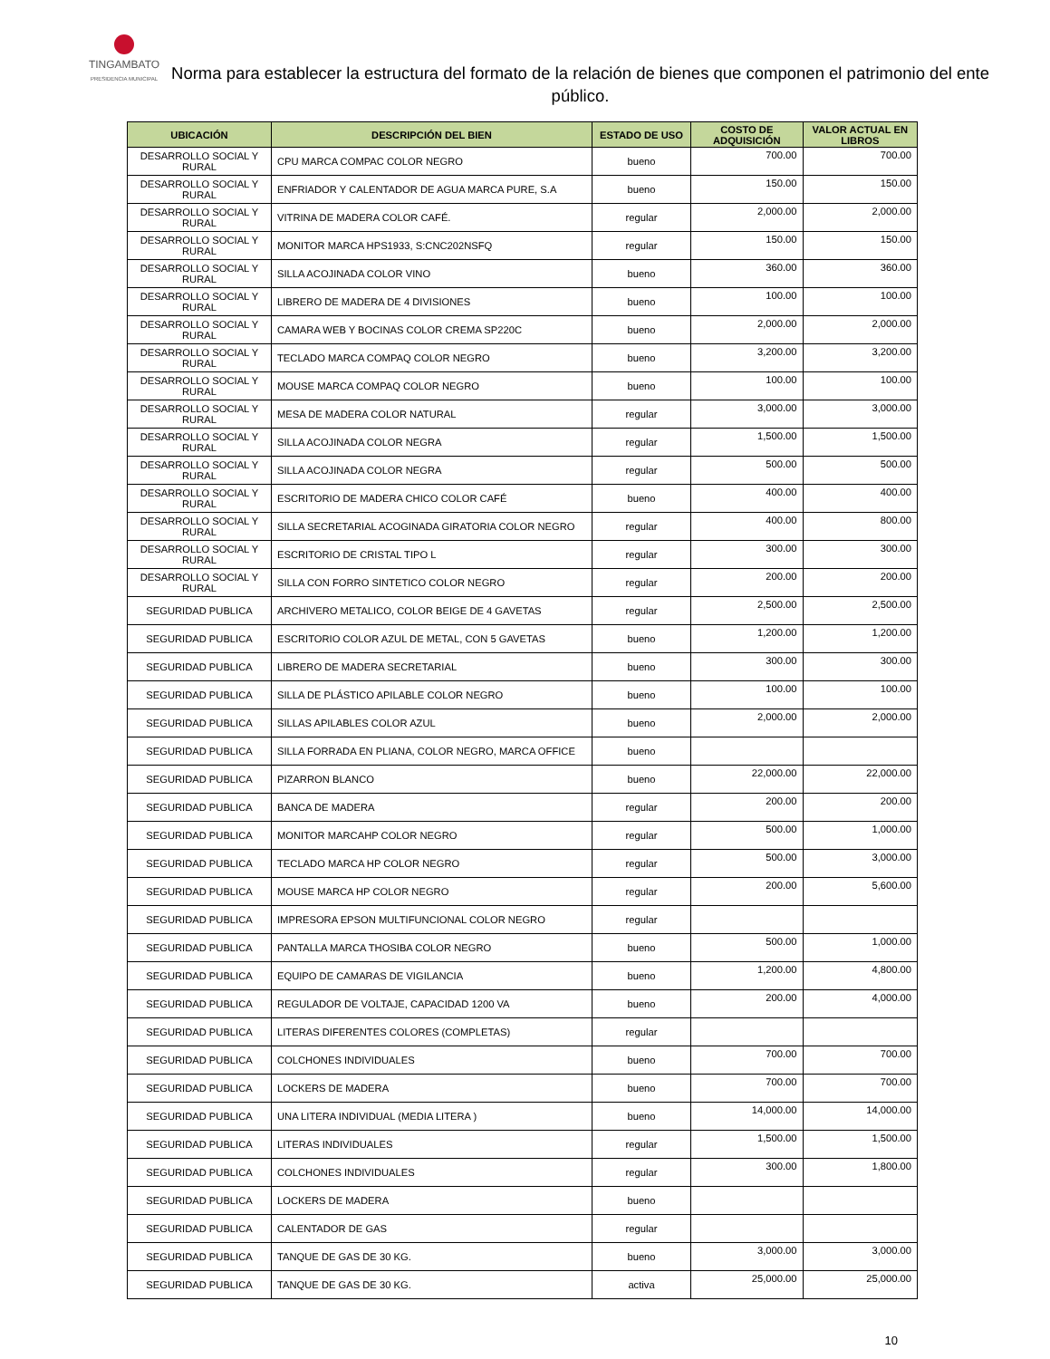TINGAMBATO
PRESIDENCIA MUNICIPAL
Norma para establecer la estructura del formato de la relación de bienes que componen el patrimonio del ente público.
| UBICACIÓN | DESCRIPCIÓN DEL BIEN | ESTADO DE USO | COSTO DE ADQUISICIÓN | VALOR ACTUAL EN LIBROS |
| --- | --- | --- | --- | --- |
| DESARROLLO SOCIAL Y RURAL | CPU MARCA COMPAC COLOR NEGRO | bueno | 700.00 | 700.00 |
| DESARROLLO SOCIAL Y RURAL | ENFRIADOR Y CALENTADOR DE AGUA MARCA PURE, S.A | bueno | 150.00 | 150.00 |
| DESARROLLO SOCIAL Y RURAL | VITRINA DE MADERA COLOR CAFÉ. | regular | 2,000.00 | 2,000.00 |
| DESARROLLO SOCIAL Y RURAL | MONITOR MARCA HPS1933, S:CNC202NSFQ | regular | 150.00 | 150.00 |
| DESARROLLO SOCIAL Y RURAL | SILLA ACOJINADA COLOR VINO | bueno | 360.00 | 360.00 |
| DESARROLLO SOCIAL Y RURAL | LIBRERO DE MADERA DE 4 DIVISIONES | bueno | 100.00 | 100.00 |
| DESARROLLO SOCIAL Y RURAL | CAMARA WEB Y BOCINAS COLOR CREMA SP220C | bueno | 2,000.00 | 2,000.00 |
| DESARROLLO SOCIAL Y RURAL | TECLADO MARCA COMPAQ COLOR NEGRO | bueno | 3,200.00 | 3,200.00 |
| DESARROLLO SOCIAL Y RURAL | MOUSE MARCA COMPAQ COLOR NEGRO | bueno | 100.00 | 100.00 |
| DESARROLLO SOCIAL Y RURAL | MESA DE MADERA COLOR NATURAL | regular | 3,000.00 | 3,000.00 |
| DESARROLLO SOCIAL Y RURAL | SILLA ACOJINADA COLOR NEGRA | regular | 1,500.00 | 1,500.00 |
| DESARROLLO SOCIAL Y RURAL | SILLA ACOJINADA COLOR NEGRA | regular | 500.00 | 500.00 |
| DESARROLLO SOCIAL Y RURAL | ESCRITORIO DE MADERA CHICO COLOR CAFÉ | bueno | 400.00 | 400.00 |
| DESARROLLO SOCIAL Y RURAL | SILLA SECRETARIAL ACOGINADA GIRATORIA COLOR NEGRO | regular | 400.00 | 800.00 |
| DESARROLLO SOCIAL Y RURAL | ESCRITORIO DE CRISTAL TIPO L | regular | 300.00 | 300.00 |
| DESARROLLO SOCIAL Y RURAL | SILLA CON FORRO SINTETICO COLOR NEGRO | regular | 200.00 | 200.00 |
| SEGURIDAD PUBLICA | ARCHIVERO METALICO, COLOR BEIGE DE 4 GAVETAS | regular | 2,500.00 | 2,500.00 |
| SEGURIDAD PUBLICA | ESCRITORIO COLOR AZUL DE METAL, CON 5 GAVETAS | bueno | 1,200.00 | 1,200.00 |
| SEGURIDAD PUBLICA | LIBRERO DE MADERA SECRETARIAL | bueno | 300.00 | 300.00 |
| SEGURIDAD PUBLICA | SILLA DE PLÁSTICO APILABLE COLOR NEGRO | bueno | 100.00 | 100.00 |
| SEGURIDAD PUBLICA | SILLAS APILABLES COLOR AZUL | bueno | 2,000.00 | 2,000.00 |
| SEGURIDAD PUBLICA | SILLA FORRADA EN PLIANA, COLOR NEGRO, MARCA OFFICE | bueno | | |
| SEGURIDAD PUBLICA | PIZARRON BLANCO | bueno | 22,000.00 | 22,000.00 |
| SEGURIDAD PUBLICA | BANCA DE MADERA | regular | 200.00 | 200.00 |
| SEGURIDAD PUBLICA | MONITOR MARCAHP COLOR NEGRO | regular | 500.00 | 1,000.00 |
| SEGURIDAD PUBLICA | TECLADO MARCA HP COLOR NEGRO | regular | 500.00 | 3,000.00 |
| SEGURIDAD PUBLICA | MOUSE MARCA HP COLOR NEGRO | regular | 200.00 | 5,600.00 |
| SEGURIDAD PUBLICA | IMPRESORA EPSON MULTIFUNCIONAL COLOR NEGRO | regular | | |
| SEGURIDAD PUBLICA | PANTALLA MARCA THOSIBA COLOR NEGRO | bueno | 500.00 | 1,000.00 |
| SEGURIDAD PUBLICA | EQUIPO DE CAMARAS DE VIGILANCIA | bueno | 1,200.00 | 4,800.00 |
| SEGURIDAD PUBLICA | REGULADOR DE VOLTAJE, CAPACIDAD 1200 VA | bueno | 200.00 | 4,000.00 |
| SEGURIDAD PUBLICA | LITERAS DIFERENTES COLORES (COMPLETAS) | regular | | |
| SEGURIDAD PUBLICA | COLCHONES INDIVIDUALES | bueno | 700.00 | 700.00 |
| SEGURIDAD PUBLICA | LOCKERS DE MADERA | bueno | 700.00 | 700.00 |
| SEGURIDAD PUBLICA | UNA LITERA INDIVIDUAL (MEDIA LITERA ) | bueno | 14,000.00 | 14,000.00 |
| SEGURIDAD PUBLICA | LITERAS INDIVIDUALES | regular | 1,500.00 | 1,500.00 |
| SEGURIDAD PUBLICA | COLCHONES INDIVIDUALES | regular | 300.00 | 1,800.00 |
| SEGURIDAD PUBLICA | LOCKERS DE MADERA | bueno | | |
| SEGURIDAD PUBLICA | CALENTADOR DE GAS | regular | | |
| SEGURIDAD PUBLICA | TANQUE DE GAS DE 30 KG. | bueno | 3,000.00 | 3,000.00 |
| SEGURIDAD PUBLICA | TANQUE DE GAS DE 30 KG. | activa | 25,000.00 | 25,000.00 |
10